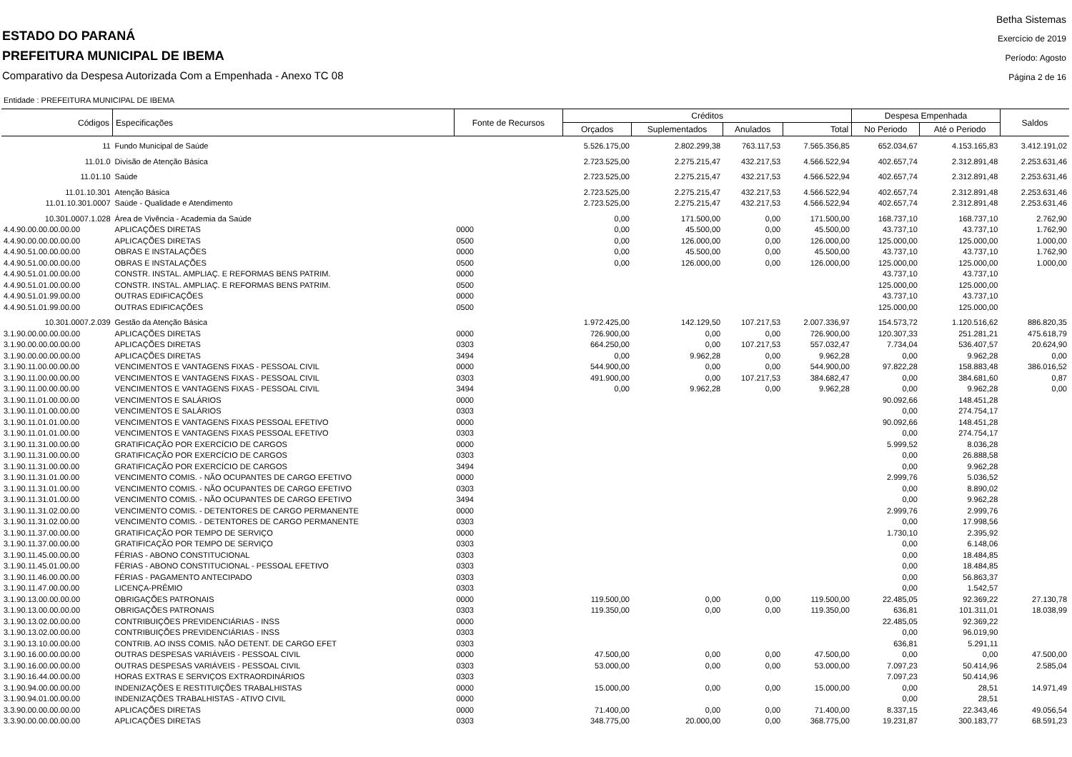ESTADO DO PARANÁ
PREFEITURA MUNICIPAL DE IBEMA
Comparativo da Despesa Autorizada Com a Empenhada - Anexo TC 08
Betha Sistemas
Exercício de 2019
Período: Agosto
Página 2 de 16
Entidade : PREFEITURA MUNICIPAL DE IBEMA
| Códigos | Especificações | Fonte de Recursos | Créditos | | | | Despesa Empenhada | | Saldos |
| --- | --- | --- | --- | --- | --- | --- | --- | --- | --- |
| | | | Orçados | Suplementados | Anulados | Total | No Periodo | Até o Periodo | |
| 11 | Fundo Municipal de Saúde | | 5.526.175,00 | 2.802.299,38 | 763.117,53 | 7.565.356,85 | 652.034,67 | 4.153.165,83 | 3.412.191,02 |
| 11.01.0 | Divisão de Atenção Básica | | 2.723.525,00 | 2.275.215,47 | 432.217,53 | 4.566.522,94 | 402.657,74 | 2.312.891,48 | 2.253.631,46 |
| 11.01.10 | Saúde | | 2.723.525,00 | 2.275.215,47 | 432.217,53 | 4.566.522,94 | 402.657,74 | 2.312.891,48 | 2.253.631,46 |
| 11.01.10.301 | Atenção Básica | | 2.723.525,00 | 2.275.215,47 | 432.217,53 | 4.566.522,94 | 402.657,74 | 2.312.891,48 | 2.253.631,46 |
| 11.01.10.301.0007 | Saúde - Qualidade e Atendimento | | 2.723.525,00 | 2.275.215,47 | 432.217,53 | 4.566.522,94 | 402.657,74 | 2.312.891,48 | 2.253.631,46 |
| 10.301.0007.1.028 | Área de Vivência - Academia da Saúde | | 0,00 | 171.500,00 | 0,00 | 171.500,00 | 168.737,10 | 168.737,10 | 2.762,90 |
| 4.4.90.00.00.00.00.00 | APLICAÇÕES DIRETAS | 0000 | 0,00 | 45.500,00 | 0,00 | 45.500,00 | 43.737,10 | 43.737,10 | 1.762,90 |
| 4.4.90.00.00.00.00.00 | APLICAÇÕES DIRETAS | 0500 | 0,00 | 126.000,00 | 0,00 | 126.000,00 | 125.000,00 | 125.000,00 | 1.000,00 |
| 4.4.90.51.00.00.00.00 | OBRAS E INSTALAÇÕES | 0000 | 0,00 | 45.500,00 | 0,00 | 45.500,00 | 43.737,10 | 43.737,10 | 1.762,90 |
| 4.4.90.51.00.00.00.00 | OBRAS E INSTALAÇÕES | 0500 | 0,00 | 126.000,00 | 0,00 | 126.000,00 | 125.000,00 | 125.000,00 | 1.000,00 |
| 4.4.90.51.01.00.00.00 | CONSTR. INSTAL. AMPLIAÇ. E REFORMAS BENS PATRIM. | 0000 | | | | | 43.737,10 | 43.737,10 | |
| 4.4.90.51.01.00.00.00 | CONSTR. INSTAL. AMPLIAÇ. E REFORMAS BENS PATRIM. | 0500 | | | | | 125.000,00 | 125.000,00 | |
| 4.4.90.51.01.99.00.00 | OUTRAS EDIFICAÇÕES | 0000 | | | | | 43.737,10 | 43.737,10 | |
| 4.4.90.51.01.99.00.00 | OUTRAS EDIFICAÇÕES | 0500 | | | | | 125.000,00 | 125.000,00 | |
| 10.301.0007.2.039 | Gestão da Atenção Básica | | 1.972.425,00 | 142.129,50 | 107.217,53 | 2.007.336,97 | 154.573,72 | 1.120.516,62 | 886.820,35 |
| 3.1.90.00.00.00.00.00 | APLICAÇÕES DIRETAS | 0000 | 726.900,00 | 0,00 | 0,00 | 726.900,00 | 120.307,33 | 251.281,21 | 475.618,79 |
| 3.1.90.00.00.00.00.00 | APLICAÇÕES DIRETAS | 0303 | 664.250,00 | 0,00 | 107.217,53 | 557.032,47 | 7.734,04 | 536.407,57 | 20.624,90 |
| 3.1.90.00.00.00.00.00 | APLICAÇÕES DIRETAS | 3494 | 0,00 | 9.962,28 | 0,00 | 9.962,28 | 0,00 | 9.962,28 | 0,00 |
| 3.1.90.11.00.00.00.00 | VENCIMENTOS E VANTAGENS FIXAS - PESSOAL CIVIL | 0000 | 544.900,00 | 0,00 | 0,00 | 544.900,00 | 97.822,28 | 158.883,48 | 386.016,52 |
| 3.1.90.11.00.00.00.00 | VENCIMENTOS E VANTAGENS FIXAS - PESSOAL CIVIL | 0303 | 491.900,00 | 0,00 | 107.217,53 | 384.682,47 | 0,00 | 384.681,60 | 0,87 |
| 3.1.90.11.00.00.00.00 | VENCIMENTOS E VANTAGENS FIXAS - PESSOAL CIVIL | 3494 | 0,00 | 9.962,28 | 0,00 | 9.962,28 | 0,00 | 9.962,28 | 0,00 |
| 3.1.90.11.01.00.00.00 | VENCIMENTOS E SALÁRIOS | 0000 | | | | | 90.092,66 | 148.451,28 | |
| 3.1.90.11.01.00.00.00 | VENCIMENTOS E SALÁRIOS | 0303 | | | | | 0,00 | 274.754,17 | |
| 3.1.90.11.01.01.00.00 | VENCIMENTOS E VANTAGENS FIXAS PESSOAL EFETIVO | 0000 | | | | | 90.092,66 | 148.451,28 | |
| 3.1.90.11.01.01.00.00 | VENCIMENTOS E VANTAGENS FIXAS PESSOAL EFETIVO | 0303 | | | | | 0,00 | 274.754,17 | |
| 3.1.90.11.31.00.00.00 | GRATIFICAÇÃO POR EXERCÍCIO DE CARGOS | 0000 | | | | | 5.999,52 | 8.036,28 | |
| 3.1.90.11.31.00.00.00 | GRATIFICAÇÃO POR EXERCÍCIO DE CARGOS | 0303 | | | | | 0,00 | 26.888,58 | |
| 3.1.90.11.31.00.00.00 | GRATIFICAÇÃO POR EXERCÍCIO DE CARGOS | 3494 | | | | | 0,00 | 9.962,28 | |
| 3.1.90.11.31.01.00.00 | VENCIMENTO COMIS. - NÃO OCUPANTES DE CARGO EFETIVO | 0000 | | | | | 2.999,76 | 5.036,52 | |
| 3.1.90.11.31.01.00.00 | VENCIMENTO COMIS. - NÃO OCUPANTES DE CARGO EFETIVO | 0303 | | | | | 0,00 | 8.890,02 | |
| 3.1.90.11.31.01.00.00 | VENCIMENTO COMIS. - NÃO OCUPANTES DE CARGO EFETIVO | 3494 | | | | | 0,00 | 9.962,28 | |
| 3.1.90.11.31.02.00.00 | VENCIMENTO COMIS. - DETENTORES DE CARGO PERMANENTE | 0000 | | | | | 2.999,76 | 2.999,76 | |
| 3.1.90.11.31.02.00.00 | VENCIMENTO COMIS. - DETENTORES DE CARGO PERMANENTE | 0303 | | | | | 0,00 | 17.998,56 | |
| 3.1.90.11.37.00.00.00 | GRATIFICAÇÃO POR TEMPO DE SERVIÇO | 0000 | | | | | 1.730,10 | 2.395,92 | |
| 3.1.90.11.37.00.00.00 | GRATIFICAÇÃO POR TEMPO DE SERVIÇO | 0303 | | | | | 0,00 | 6.148,06 | |
| 3.1.90.11.45.00.00.00 | FÉRIAS - ABONO CONSTITUCIONAL | 0303 | | | | | 0,00 | 18.484,85 | |
| 3.1.90.11.45.01.00.00 | FÉRIAS - ABONO CONSTITUCIONAL - PESSOAL EFETIVO | 0303 | | | | | 0,00 | 18.484,85 | |
| 3.1.90.11.46.00.00.00 | FÉRIAS - PAGAMENTO ANTECIPADO | 0303 | | | | | 0,00 | 56.863,37 | |
| 3.1.90.11.47.00.00.00 | LICENÇA-PRÊMIO | 0303 | | | | | 0,00 | 1.542,57 | |
| 3.1.90.13.00.00.00.00 | OBRIGAÇÕES PATRONAIS | 0000 | 119.500,00 | 0,00 | 0,00 | 119.500,00 | 22.485,05 | 92.369,22 | 27.130,78 |
| 3.1.90.13.00.00.00.00 | OBRIGAÇÕES PATRONAIS | 0303 | 119.350,00 | 0,00 | 0,00 | 119.350,00 | 636,81 | 101.311,01 | 18.038,99 |
| 3.1.90.13.02.00.00.00 | CONTRIBUIÇÕES PREVIDENCIÁRIAS - INSS | 0000 | | | | | 22.485,05 | 92.369,22 | |
| 3.1.90.13.02.00.00.00 | CONTRIBUIÇÕES PREVIDENCIÁRIAS - INSS | 0303 | | | | | 0,00 | 96.019,90 | |
| 3.1.90.13.10.00.00.00 | CONTRIB. AO INSS COMIS. NÃO DETENT. DE CARGO EFET | 0303 | | | | | 636,81 | 5.291,11 | |
| 3.1.90.16.00.00.00.00 | OUTRAS DESPESAS VARIÁVEIS - PESSOAL CIVIL | 0000 | 47.500,00 | 0,00 | 0,00 | 47.500,00 | 0,00 | 0,00 | 47.500,00 |
| 3.1.90.16.00.00.00.00 | OUTRAS DESPESAS VARIÁVEIS - PESSOAL CIVIL | 0303 | 53.000,00 | 0,00 | 0,00 | 53.000,00 | 7.097,23 | 50.414,96 | 2.585,04 |
| 3.1.90.16.44.00.00.00 | HORAS EXTRAS E SERVIÇOS EXTRAORDINÁRIOS | 0303 | | | | | 7.097,23 | 50.414,96 | |
| 3.1.90.94.00.00.00.00 | INDENIZAÇÕES E RESTITUIÇÕES TRABALHISTAS | 0000 | 15.000,00 | 0,00 | 0,00 | 15.000,00 | 0,00 | 28,51 | 14.971,49 |
| 3.1.90.94.01.00.00.00 | INDENIZAÇÕES TRABALHISTAS - ATIVO CIVIL | 0000 | | | | | 0,00 | 28,51 | |
| 3.3.90.00.00.00.00.00 | APLICAÇÕES DIRETAS | 0000 | 71.400,00 | 0,00 | 0,00 | 71.400,00 | 8.337,15 | 22.343,46 | 49.056,54 |
| 3.3.90.00.00.00.00.00 | APLICAÇÕES DIRETAS | 0303 | 348.775,00 | 20.000,00 | 0,00 | 368.775,00 | 19.231,87 | 300.183,77 | 68.591,23 |